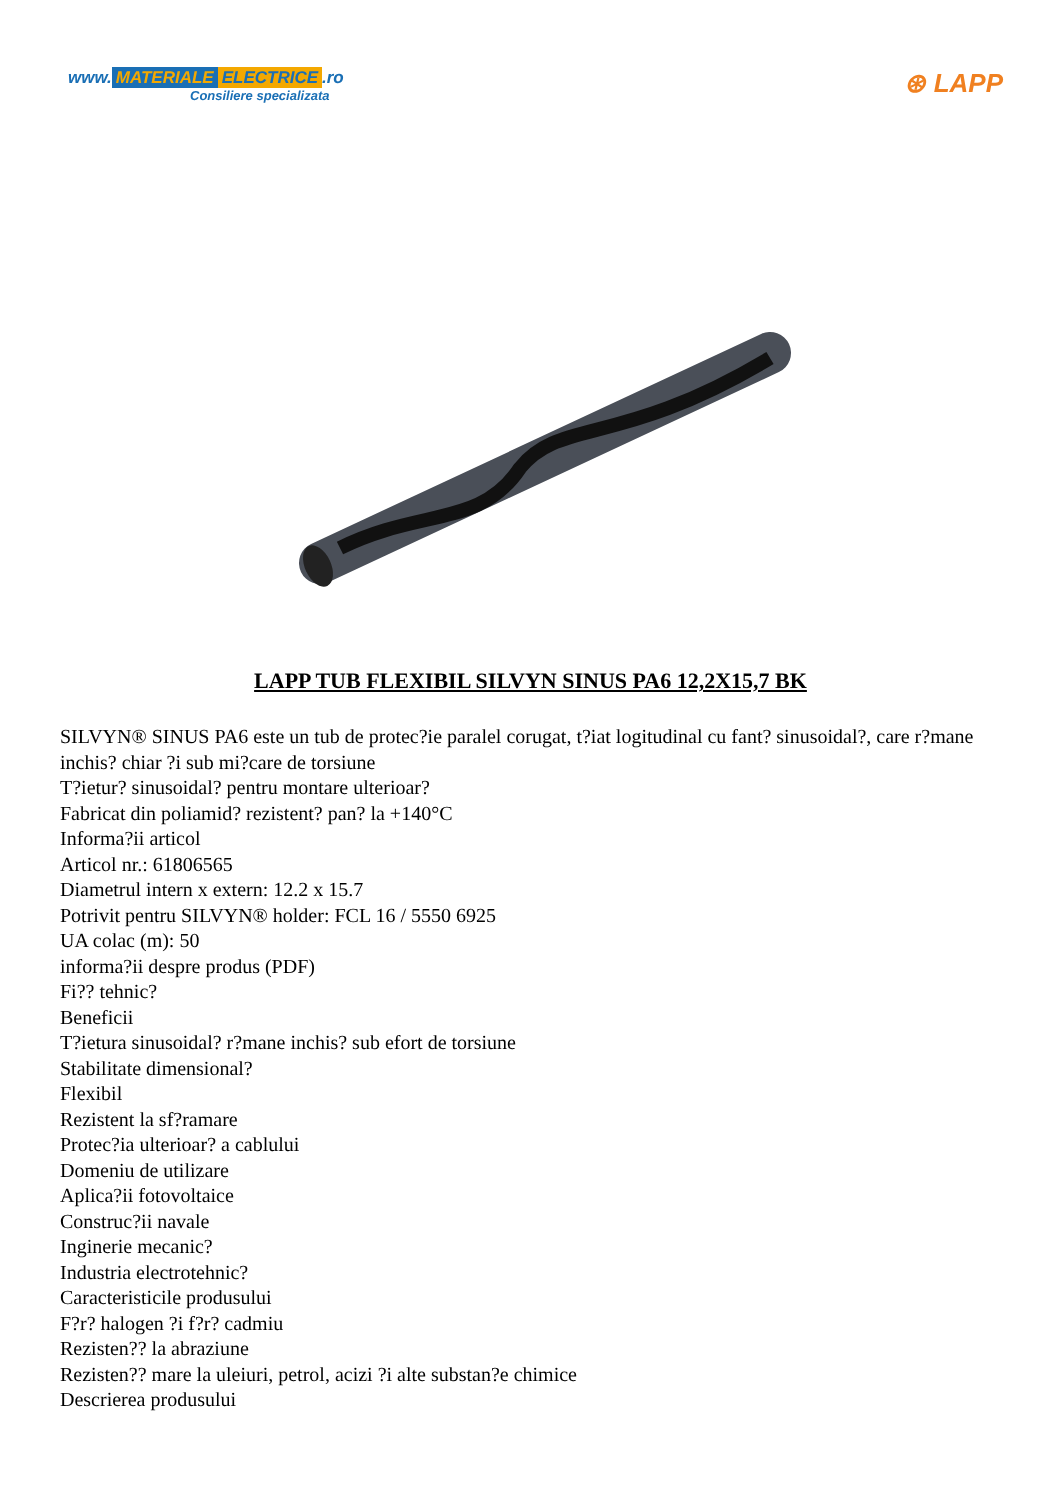www. MATERIALE ELECTRICE.ro
Consiliere specializata
⊛ LAPP
LAPP TUB FLEXIBIL SILVYN SINUS PA6 12,2X15,7 BK
SILVYN® SINUS PA6 este un tub de protec?ie paralel corugat, t?iat logitudinal cu fant? sinusoidal?, care r?mane inchis? chiar ?i sub mi?care de torsiune
T?ietur? sinusoidal? pentru montare ulterioar?
Fabricat din poliamid? rezistent? pan? la +140°C
Informa?ii articol
Articol nr.: 61806565
Diametrul intern x extern: 12.2 x 15.7
Potrivit pentru SILVYN® holder: FCL 16 / 5550 6925
UA colac (m): 50
informa?ii despre produs (PDF)
Fi?? tehnic?
Beneficii
T?ietura sinusoidal? r?mane inchis? sub efort de torsiune
Stabilitate dimensional?
Flexibil
Rezistent la sf?ramare
Protec?ia ulterioar? a cablului
Domeniu de utilizare
Aplica?ii fotovoltaice
Construc?ii navale
Inginerie mecanic?
Industria electrotehnic?
Caracteristicile produsului
F?r? halogen ?i f?r? cadmiu
Rezisten?? la abraziune
Rezisten?? mare la uleiuri, petrol, acizi ?i alte substan?e chimice
Descrierea produsului